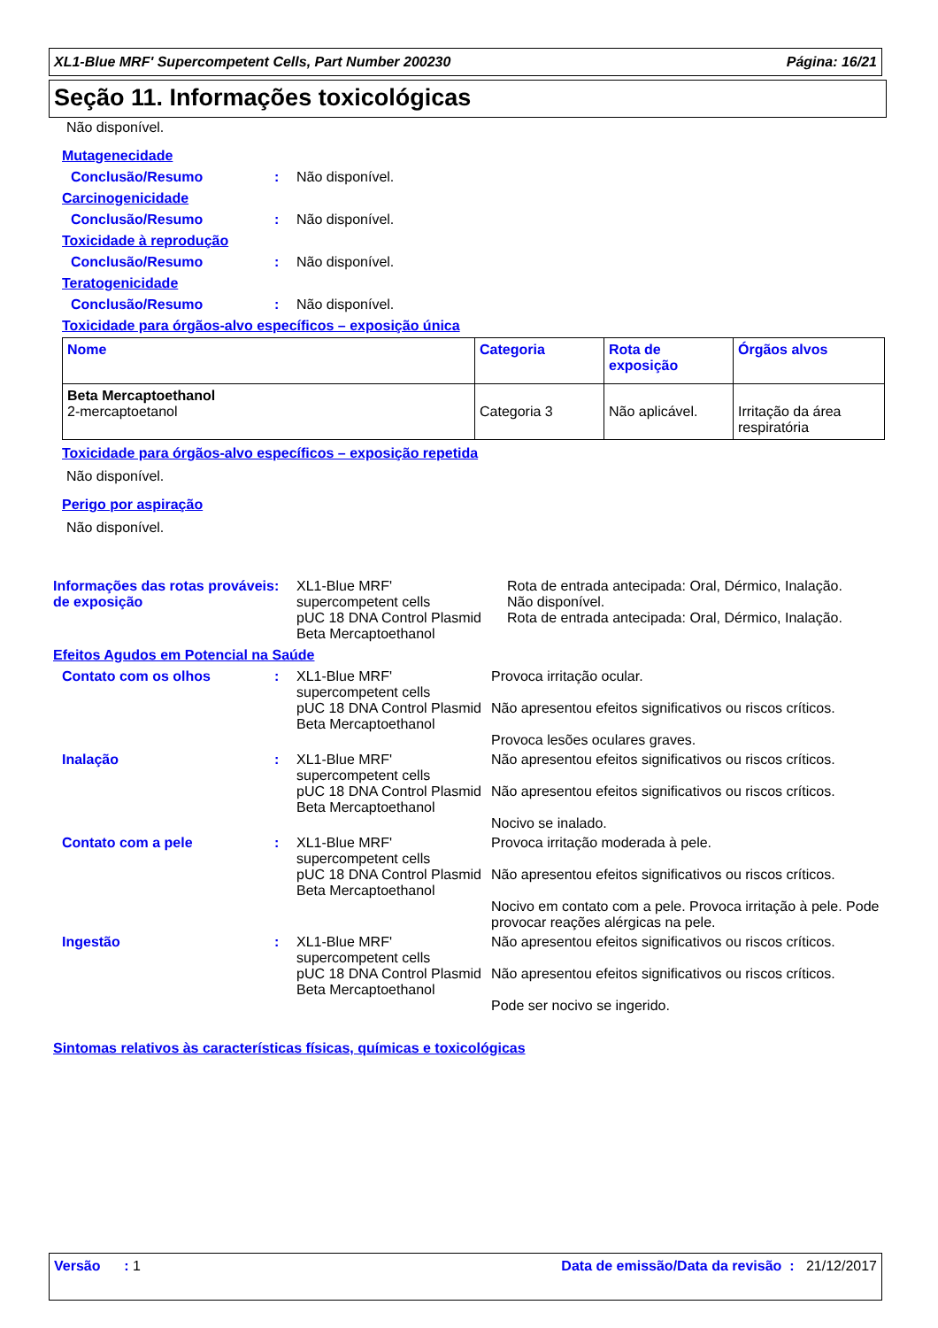XL1-Blue MRF' Supercompetent Cells, Part Number 200230 Página: 16/21
Seção 11. Informações toxicológicas
Não disponível.
Mutagenecidade
Conclusão/Resumo: Não disponível.
Carcinogenicidade
Conclusão/Resumo: Não disponível.
Toxicidade à reprodução
Conclusão/Resumo: Não disponível.
Teratogenicidade
Conclusão/Resumo: Não disponível.
Toxicidade para órgãos-alvo específicos – exposição única
| Nome | Categoria | Rota de exposição | Órgãos alvos |
| --- | --- | --- | --- |
| Beta Mercaptoethanol 2-mercaptoetanol | Categoria 3 | Não aplicável. | Irritação da área respiratória |
Toxicidade para órgãos-alvo específicos – exposição repetida
Não disponível.
Perigo por aspiração
Não disponível.
Informações das rotas prováveis de exposição: XL1-Blue MRF' supercompetent cells
pUC 18 DNA Control Plasmid
Beta Mercaptoethanol Rota de entrada antecipada: Oral, Dérmico, Inalação.
Não disponível.
Rota de entrada antecipada: Oral, Dérmico, Inalação.
Efeitos Agudos em Potencial na Saúde
Contato com os olhos: XL1-Blue MRF' supercompetent cells
pUC 18 DNA Control Plasmid
Beta Mercaptoethanol Provoca irritação ocular.
Não apresentou efeitos significativos ou riscos críticos.
Provoca lesões oculares graves. Inalação: XL1-Blue MRF' supercompetent cells
pUC 18 DNA Control Plasmid
Beta Mercaptoethanol Não apresentou efeitos significativos ou riscos críticos.
Não apresentou efeitos significativos ou riscos críticos.
Nocivo se inalado. Contato com a pele: XL1-Blue MRF' supercompetent cells
pUC 18 DNA Control Plasmid
Beta Mercaptoethanol Provoca irritação moderada à pele.
Não apresentou efeitos significativos ou riscos críticos.
Nocivo em contato com a pele. Provoca irritação à pele. Pode provocar reações alérgicas na pele. Ingestão: XL1-Blue MRF' supercompetent cells
pUC 18 DNA Control Plasmid
Beta Mercaptoethanol Não apresentou efeitos significativos ou riscos críticos.
Não apresentou efeitos significativos ou riscos críticos.
Pode ser nocivo se ingerido.
Sintomas relativos às características físicas, químicas e toxicológicas
Versão : 1 Data de emissão/Data da revisão : 21/12/2017